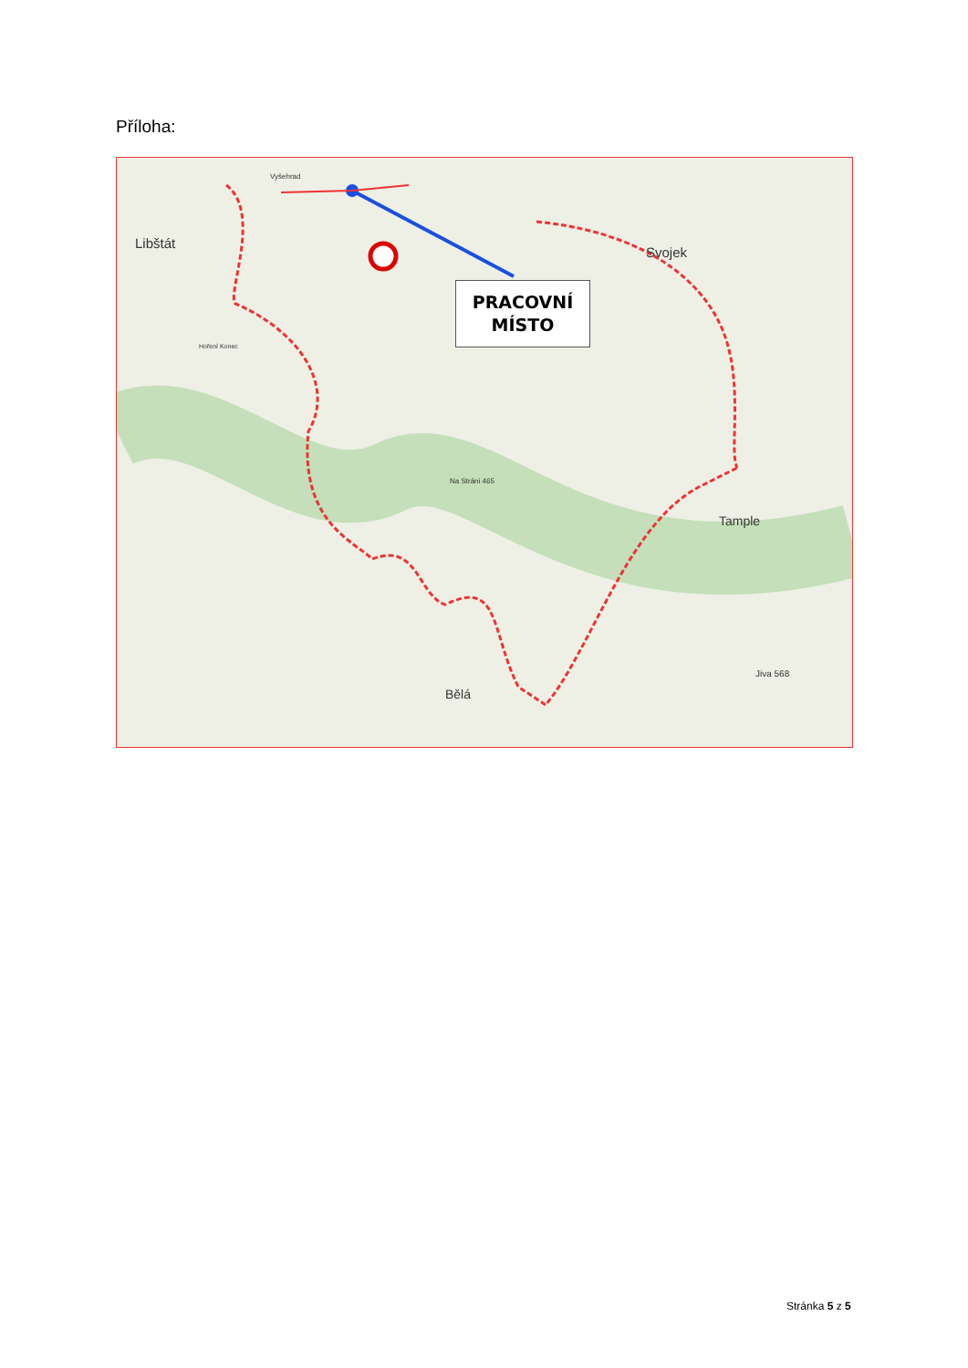Příloha:
Libštát
Vyšehrad
Svojek
Tample
Bělá
Na Stráni 465
Jiva 568
Hoření Konec
PRACOVNÍ
MÍSTO
Stránka 5 z 5